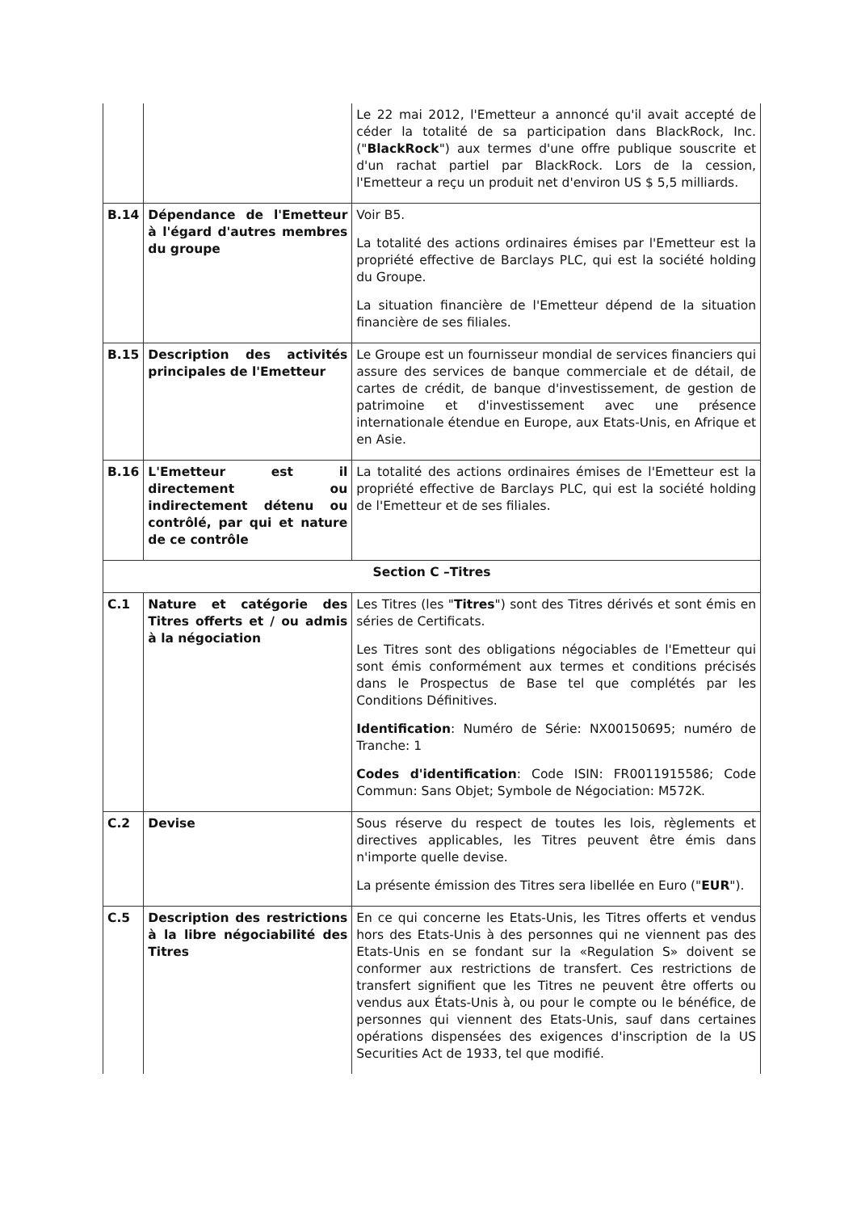| | | Le 22 mai 2012, l'Emetteur a annoncé qu'il avait accepté de céder la totalité de sa participation dans BlackRock, Inc. (" BlackRock ") aux termes d'une offre publique souscrite et d'un rachat partiel par BlackRock. Lors de la cession, l'Emetteur a reçu un produit net d'environ US $ 5,5 milliards. |
| B.14 | Dépendance de l'Emetteur à l'égard d'autres membres du groupe | Voir B5. La totalité des actions ordinaires émises par l'Emetteur est la propriété effective de Barclays PLC, qui est la société holding du Groupe. La situation financière de l'Emetteur dépend de la situation financière de ses filiales. |
| B.15 | Description des activités principales de l'Emetteur | Le Groupe est un fournisseur mondial de services financiers qui assure des services de banque commerciale et de détail, de cartes de crédit, de banque d'investissement, de gestion de patrimoine et d'investissement avec une présence internationale étendue en Europe, aux Etats-Unis, en Afrique et en Asie. |
| B.16 | L'Emetteur est il directement ou indirectement détenu ou contrôlé, par qui et nature de ce contrôle | La totalité des actions ordinaires émises de l'Emetteur est la propriété effective de Barclays PLC, qui est la société holding de l'Emetteur et de ses filiales. |
| Section C –Titres | | |
| C.1 | Nature et catégorie des Titres offerts et / ou admis à la négociation | Les Titres (les " Titres ") sont des Titres dérivés et sont émis en séries de Certificats. Les Titres sont des obligations négociables de l'Emetteur qui sont émis conformément aux termes et conditions précisés dans le Prospectus de Base tel que complétés par les Conditions Définitives. Identification : Numéro de Série: NX00150695; numéro de Tranche: 1 Codes d'identification : Code ISIN: FR0011915586; Code Commun: Sans Objet; Symbole de Négociation: M572K. |
| C.2 | Devise | Sous réserve du respect de toutes les lois, règlements et directives applicables, les Titres peuvent être émis dans n'importe quelle devise. La présente émission des Titres sera libellée en Euro (" EUR "). |
| C.5 | Description des restrictions à la libre négociabilité des Titres | En ce qui concerne les Etats-Unis, les Titres offerts et vendus hors des Etats-Unis à des personnes qui ne viennent pas des Etats-Unis en se fondant sur la «Regulation S» doivent se conformer aux restrictions de transfert. Ces restrictions de transfert signifient que les Titres ne peuvent être offerts ou vendus aux États-Unis à, ou pour le compte ou le bénéfice, de personnes qui viennent des Etats-Unis, sauf dans certaines opérations dispensées des exigences d'inscription de la US Securities Act de 1933, tel que modifié. |